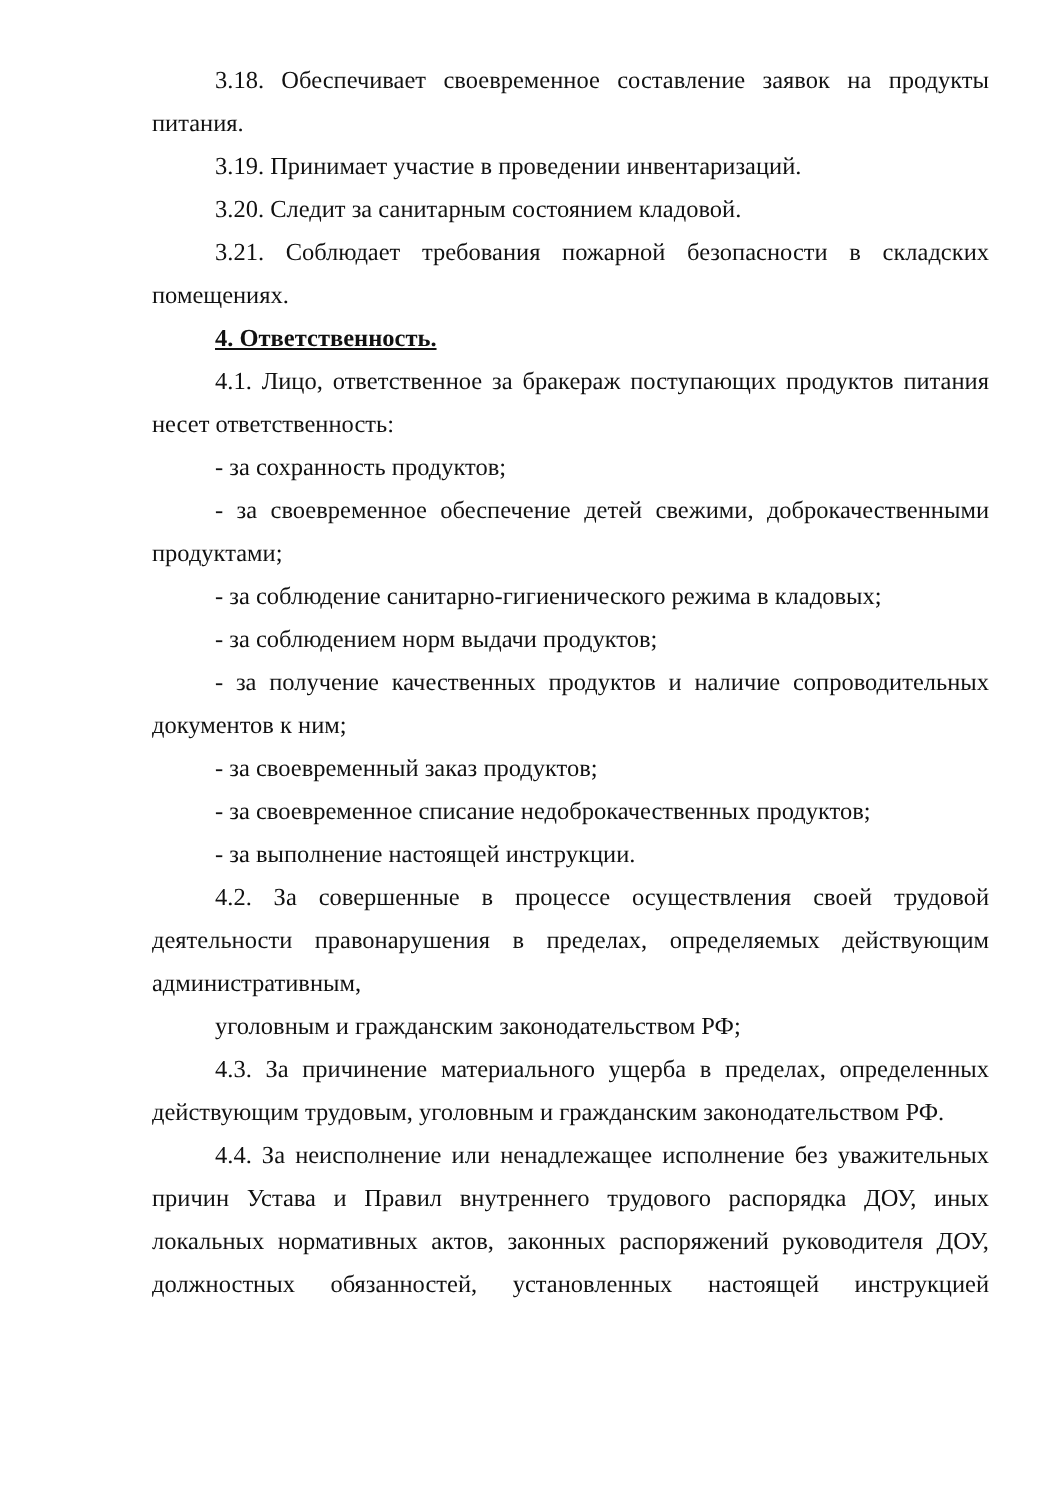3.18. Обеспечивает своевременное составление заявок на продукты питания.
3.19. Принимает участие в проведении инвентаризаций.
3.20. Следит за санитарным состоянием кладовой.
3.21. Соблюдает требования пожарной безопасности в складских помещениях.
4. Ответственность.
4.1. Лицо, ответственное за бракераж поступающих продуктов питания несет ответственность:
- за сохранность продуктов;
- за своевременное обеспечение детей свежими, доброкачественными продуктами;
- за соблюдение санитарно-гигиенического режима в кладовых;
- за соблюдением норм выдачи продуктов;
- за получение качественных продуктов и наличие сопроводительных документов к ним;
- за своевременный заказ продуктов;
- за своевременное списание недоброкачественных продуктов;
- за выполнение настоящей инструкции.
4.2. За совершенные в процессе осуществления своей трудовой деятельности правонарушения в пределах, определяемых действующим административным,
уголовным и гражданским законодательством РФ;
4.3. За причинение материального ущерба в пределах, определенных действующим трудовым, уголовным и гражданским законодательством РФ.
4.4. За неисполнение или ненадлежащее исполнение без уважительных причин Устава и Правил внутреннего трудового распорядка ДОУ, иных локальных нормативных актов, законных распоряжений руководителя ДОУ, должностных обязанностей, установленных настоящей инструкцией